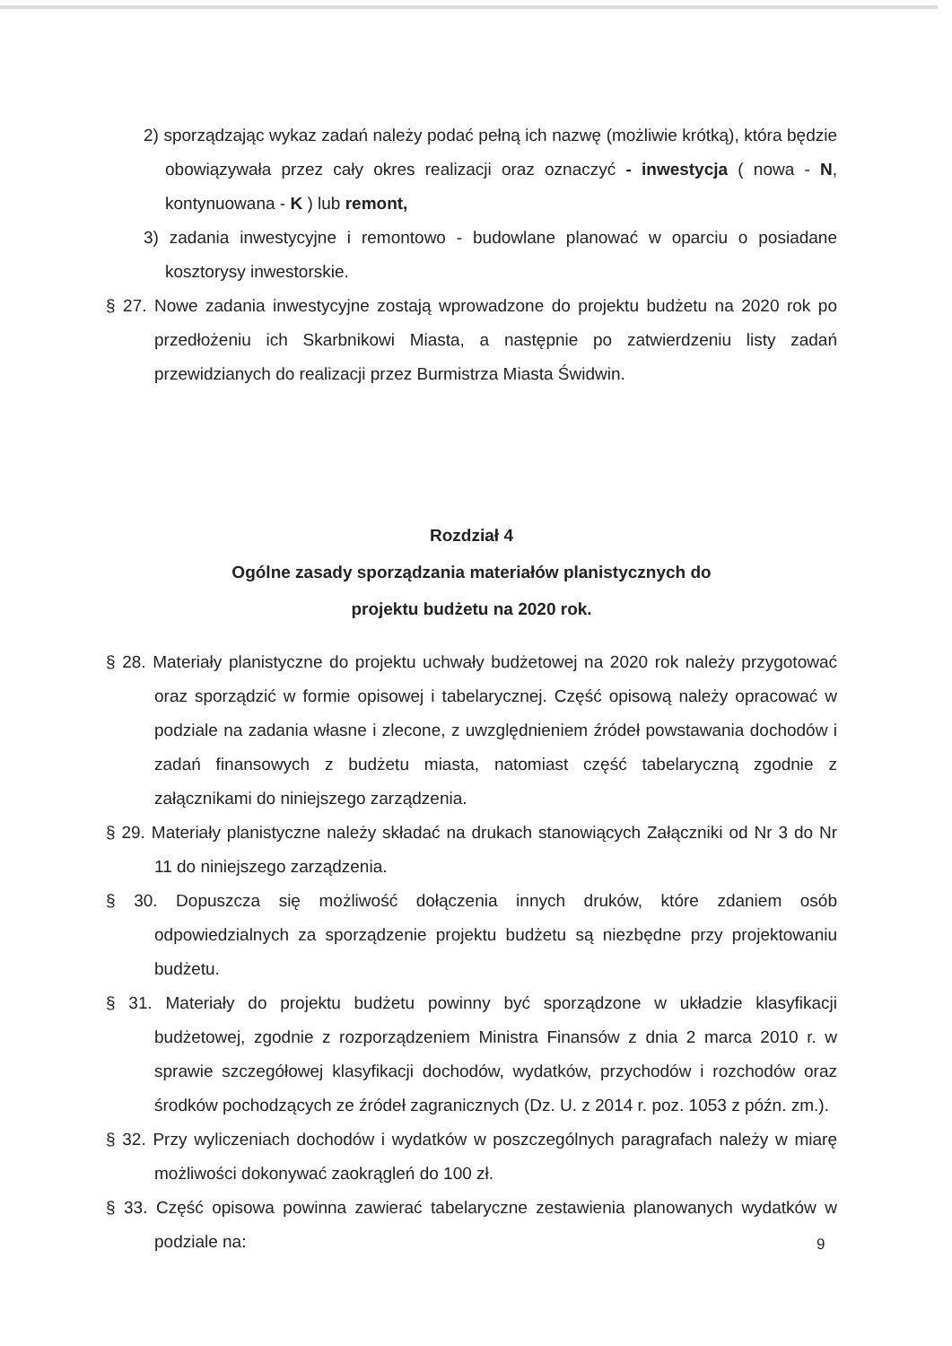2) sporządzając wykaz zadań należy podać pełną ich nazwę (możliwie krótką), która będzie obowiązywała przez cały okres realizacji oraz oznaczyć - inwestycja ( nowa - N, kontynuowana - K ) lub remont,
3) zadania inwestycyjne i remontowo - budowlane planować w oparciu o posiadane kosztorysy inwestorskie.
§ 27. Nowe zadania inwestycyjne zostają wprowadzone do projektu budżetu na 2020 rok po przedłożeniu ich Skarbnikowi Miasta, a następnie po zatwierdzeniu listy zadań przewidzianych do realizacji przez Burmistrza Miasta Świdwin.
Rozdział 4
Ogólne zasady sporządzania materiałów planistycznych do
projektu budżetu na 2020 rok.
§ 28. Materiały planistyczne do projektu uchwały budżetowej na 2020 rok należy przygotować oraz sporządzić w formie opisowej i tabelarycznej. Część opisową należy opracować w podziale na zadania własne i zlecone, z uwzględnieniem źródeł powstawania dochodów i zadań finansowych z budżetu miasta, natomiast część tabelaryczną zgodnie z załącznikami do niniejszego zarządzenia.
§ 29. Materiały planistyczne należy składać na drukach stanowiących Załączniki od Nr 3 do Nr 11 do niniejszego zarządzenia.
§ 30. Dopuszcza się możliwość dołączenia innych druków, które zdaniem osób odpowiedzialnych za sporządzenie projektu budżetu są niezbędne przy projektowaniu budżetu.
§ 31. Materiały do projektu budżetu powinny być sporządzone w układzie klasyfikacji budżetowej, zgodnie z rozporządzeniem Ministra Finansów z dnia 2 marca 2010 r. w sprawie szczegółowej klasyfikacji dochodów, wydatków, przychodów i rozchodów oraz środków pochodzących ze źródeł zagranicznych (Dz. U. z 2014 r. poz. 1053 z późn. zm.).
§ 32. Przy wyliczeniach dochodów i wydatków w poszczególnych paragrafach należy w miarę możliwości dokonywać zaokrągleń do 100 zł.
§ 33. Część opisowa powinna zawierać tabelaryczne zestawienia planowanych wydatków w podziale na:
9